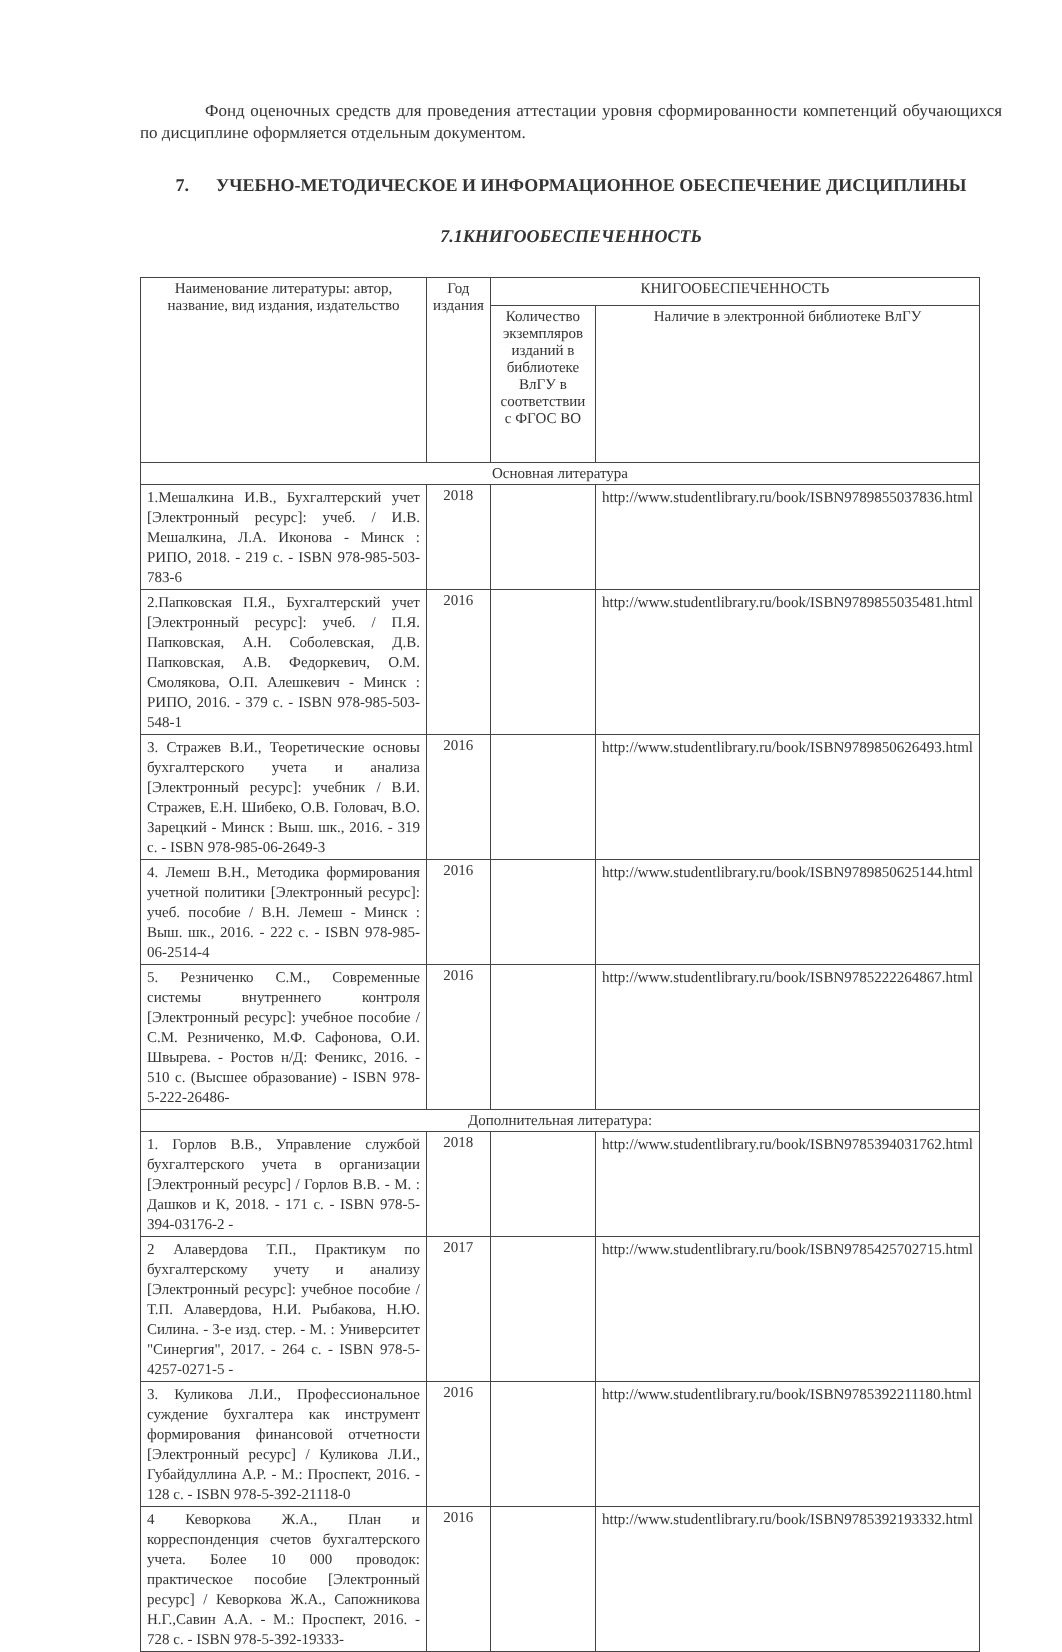Фонд оценочных средств для проведения аттестации уровня сформированности компетенций обучающихся по дисциплине оформляется отдельным документом.
7. УЧЕБНО-МЕТОДИЧЕСКОЕ И ИНФОРМАЦИОННОЕ ОБЕСПЕЧЕНИЕ ДИСЦИПЛИНЫ
7.1КНИГООБЕСПЕЧЕННОСТЬ
| Наименование литературы: автор, название, вид издания, издательство | Год издания | КНИГООБЕСПЕЧЕННОСТЬ | |
| --- | --- | --- | --- |
| | | Количество экземпляров изданий в библиотеке ВлГУ в соответствии с ФГОС ВО | Наличие в электронной библиотеке ВлГУ |
| Основная литература | | | |
| 1.Мешалкина И.В., Бухгалтерский учет [Электронный ресурс]: учеб. / И.В. Мешалкина, Л.А. Иконова - Минск : РИПО, 2018. - 219 с. - ISBN 978-985-503-783-6 | 2018 | | http://www.studentlibrary.ru/book/ISBN9789855037836.html |
| 2.Папковская П.Я., Бухгалтерский учет [Электронный ресурс]: учеб. / П.Я. Папковская, А.Н. Соболевская, Д.В. Папковская, А.В. Федоркевич, О.М. Смолякова, О.П. Алешкевич - Минск : РИПО, 2016. - 379 с. - ISBN 978-985-503-548-1 | 2016 | | http://www.studentlibrary.ru/book/ISBN9789855035481.html |
| 3. Стражев В.И., Теоретические основы бухгалтерского учета и анализа [Электронный ресурс]: учебник / В.И. Стражев, Е.Н. Шибеко, О.В. Головач, В.О. Зарецкий - Минск : Выш. шк., 2016. - 319 с. - ISBN 978-985-06-2649-3 | 2016 | | http://www.studentlibrary.ru/book/ISBN9789850626493.html |
| 4. Лемеш В.Н., Методика формирования учетной политики [Электронный ресурс]: учеб. пособие / В.Н. Лемеш - Минск : Выш. шк., 2016. - 222 с. - ISBN 978-985-06-2514-4 | 2016 | | http://www.studentlibrary.ru/book/ISBN9789850625144.html |
| 5. Резниченко С.М., Современные системы внутреннего контроля [Электронный ресурс]: учебное пособие / С.М. Резниченко, М.Ф. Сафонова, О.И. Швырева. - Ростов н/Д: Феникс, 2016. - 510 с. (Высшее образование) - ISBN 978-5-222-26486- | 2016 | | http://www.studentlibrary.ru/book/ISBN9785222264867.html |
| Дополнительная литература: | | | |
| 1. Горлов В.В., Управление службой бухгалтерского учета в организации [Электронный ресурс] / Горлов В.В. - М. : Дашков и К, 2018. - 171 с. - ISBN 978-5-394-03176-2 - | 2018 | | http://www.studentlibrary.ru/book/ISBN9785394031762.html |
| 2 Алавердова Т.П., Практикум по бухгалтерскому учету и анализу [Электронный ресурс]: учебное пособие / Т.П. Алавердова, Н.И. Рыбакова, Н.Ю. Силина. - 3-е изд. стер. - М. : Университет "Синергия", 2017. - 264 с. - ISBN 978-5-4257-0271-5 - | 2017 | | http://www.studentlibrary.ru/book/ISBN9785425702715.html |
| 3. Куликова Л.И., Профессиональное суждение бухгалтера как инструмент формирования финансовой отчетности [Электронный ресурс] / Куликова Л.И., Губайдуллина А.Р. - М.: Проспект, 2016. - 128 с. - ISBN 978-5-392-21118-0 | 2016 | | http://www.studentlibrary.ru/book/ISBN9785392211180.html |
| 4 Кеворкова Ж.А., План и корреспонденция счетов бухгалтерского учета. Более 10 000 проводок: практическое пособие [Электронный ресурс] / Кеворкова Ж.А., Сапожникова Н.Г.,Савин А.А. - М.: Проспект, 2016. - 728 с. - ISBN 978-5-392-19333- | 2016 | | http://www.studentlibrary.ru/book/ISBN9785392193332.html |